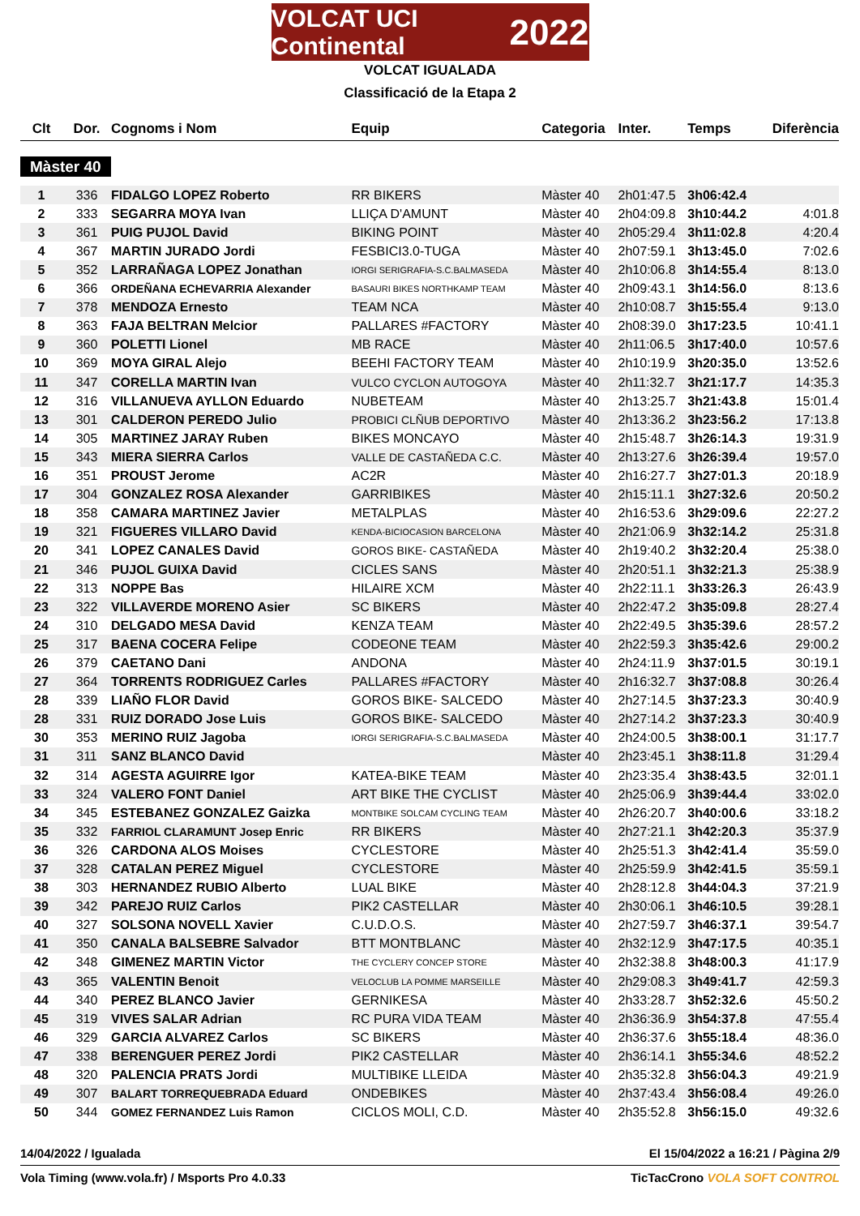VOLCAT UCI Continental 2022
VOLCAT IGUALADA
Classificació de la Etapa 2
| Clt | Dor. | Cognoms i Nom | Equip | Categoria | Inter. | Temps | Diferència |
| --- | --- | --- | --- | --- | --- | --- | --- |
| Màster 40 | | | | | | | |
| 1 | 336 | FIDALGO LOPEZ Roberto | RR BIKERS | Màster 40 | 2h01:47.5 | 3h06:42.4 | |
| 2 | 333 | SEGARRA MOYA Ivan | LLIÇA D'AMUNT | Màster 40 | 2h04:09.8 | 3h10:44.2 | 4:01.8 |
| 3 | 361 | PUIG PUJOL David | BIKING POINT | Màster 40 | 2h05:29.4 | 3h11:02.8 | 4:20.4 |
| 4 | 367 | MARTIN JURADO Jordi | FESBICI3.0-TUGA | Màster 40 | 2h07:59.1 | 3h13:45.0 | 7:02.6 |
| 5 | 352 | LARRAÑAGA LOPEZ Jonathan | IORGI SERIGRAFIA-S.C.BALMASEDA | Màster 40 | 2h10:06.8 | 3h14:55.4 | 8:13.0 |
| 6 | 366 | ORDEÑANA ECHEVARRIA Alexander | BASAURI BIKES NORTHKAMP TEAM | Màster 40 | 2h09:43.1 | 3h14:56.0 | 8:13.6 |
| 7 | 378 | MENDOZA Ernesto | TEAM NCA | Màster 40 | 2h10:08.7 | 3h15:55.4 | 9:13.0 |
| 8 | 363 | FAJA BELTRAN Melcior | PALLARES #FACTORY | Màster 40 | 2h08:39.0 | 3h17:23.5 | 10:41.1 |
| 9 | 360 | POLETTI Lionel | MB RACE | Màster 40 | 2h11:06.5 | 3h17:40.0 | 10:57.6 |
| 10 | 369 | MOYA GIRAL Alejo | BEEHI FACTORY TEAM | Màster 40 | 2h10:19.9 | 3h20:35.0 | 13:52.6 |
| 11 | 347 | CORELLA MARTIN Ivan | VULCO CYCLON AUTOGOYA | Màster 40 | 2h11:32.7 | 3h21:17.7 | 14:35.3 |
| 12 | 316 | VILLANUEVA AYLLON Eduardo | NUBETEAM | Màster 40 | 2h13:25.7 | 3h21:43.8 | 15:01.4 |
| 13 | 301 | CALDERON PEREDO Julio | PROBICI CLÑUB DEPORTIVO | Màster 40 | 2h13:36.2 | 3h23:56.2 | 17:13.8 |
| 14 | 305 | MARTINEZ JARAY Ruben | BIKES MONCAYO | Màster 40 | 2h15:48.7 | 3h26:14.3 | 19:31.9 |
| 15 | 343 | MIERA SIERRA Carlos | VALLE DE CASTAÑEDA C.C. | Màster 40 | 2h13:27.6 | 3h26:39.4 | 19:57.0 |
| 16 | 351 | PROUST Jerome | AC2R | Màster 40 | 2h16:27.7 | 3h27:01.3 | 20:18.9 |
| 17 | 304 | GONZALEZ ROSA Alexander | GARRIBIKES | Màster 40 | 2h15:11.1 | 3h27:32.6 | 20:50.2 |
| 18 | 358 | CAMARA MARTINEZ Javier | METALPLAS | Màster 40 | 2h16:53.6 | 3h29:09.6 | 22:27.2 |
| 19 | 321 | FIGUERES VILLARO David | KENDA-BICIOCASION BARCELONA | Màster 40 | 2h21:06.9 | 3h32:14.2 | 25:31.8 |
| 20 | 341 | LOPEZ CANALES David | GOROS BIKE- CASTAÑEDA | Màster 40 | 2h19:40.2 | 3h32:20.4 | 25:38.0 |
| 21 | 346 | PUJOL GUIXA David | CICLES SANS | Màster 40 | 2h20:51.1 | 3h32:21.3 | 25:38.9 |
| 22 | 313 | NOPPE Bas | HILAIRE XCM | Màster 40 | 2h22:11.1 | 3h33:26.3 | 26:43.9 |
| 23 | 322 | VILLAVERDE MORENO Asier | SC BIKERS | Màster 40 | 2h22:47.2 | 3h35:09.8 | 28:27.4 |
| 24 | 310 | DELGADO MESA David | KENZA TEAM | Màster 40 | 2h22:49.5 | 3h35:39.6 | 28:57.2 |
| 25 | 317 | BAENA COCERA Felipe | CODEONE TEAM | Màster 40 | 2h22:59.3 | 3h35:42.6 | 29:00.2 |
| 26 | 379 | CAETANO Dani | ANDONA | Màster 40 | 2h24:11.9 | 3h37:01.5 | 30:19.1 |
| 27 | 364 | TORRENTS RODRIGUEZ Carles | PALLARES #FACTORY | Màster 40 | 2h16:32.7 | 3h37:08.8 | 30:26.4 |
| 28 | 339 | LIAÑO FLOR David | GOROS BIKE- SALCEDO | Màster 40 | 2h27:14.5 | 3h37:23.3 | 30:40.9 |
| 28 | 331 | RUIZ DORADO Jose Luis | GOROS BIKE- SALCEDO | Màster 40 | 2h27:14.2 | 3h37:23.3 | 30:40.9 |
| 30 | 353 | MERINO RUIZ Jagoba | IORGI SERIGRAFIA-S.C.BALMASEDA | Màster 40 | 2h24:00.5 | 3h38:00.1 | 31:17.7 |
| 31 | 311 | SANZ BLANCO David | | Màster 40 | 2h23:45.1 | 3h38:11.8 | 31:29.4 |
| 32 | 314 | AGESTA AGUIRRE Igor | KATEA-BIKE TEAM | Màster 40 | 2h23:35.4 | 3h38:43.5 | 32:01.1 |
| 33 | 324 | VALERO FONT Daniel | ART BIKE THE CYCLIST | Màster 40 | 2h25:06.9 | 3h39:44.4 | 33:02.0 |
| 34 | 345 | ESTEBANEZ GONZALEZ Gaizka | MONTBIKE SOLCAM CYCLING TEAM | Màster 40 | 2h26:20.7 | 3h40:00.6 | 33:18.2 |
| 35 | 332 | FARRIOL CLARAMUNT Josep Enric | RR BIKERS | Màster 40 | 2h27:21.1 | 3h42:20.3 | 35:37.9 |
| 36 | 326 | CARDONA ALOS Moises | CYCLESTORE | Màster 40 | 2h25:51.3 | 3h42:41.4 | 35:59.0 |
| 37 | 328 | CATALAN PEREZ Miguel | CYCLESTORE | Màster 40 | 2h25:59.9 | 3h42:41.5 | 35:59.1 |
| 38 | 303 | HERNANDEZ RUBIO Alberto | LUAL BIKE | Màster 40 | 2h28:12.8 | 3h44:04.3 | 37:21.9 |
| 39 | 342 | PAREJO RUIZ Carlos | PIK2 CASTELLAR | Màster 40 | 2h30:06.1 | 3h46:10.5 | 39:28.1 |
| 40 | 327 | SOLSONA NOVELL Xavier | C.U.D.O.S. | Màster 40 | 2h27:59.7 | 3h46:37.1 | 39:54.7 |
| 41 | 350 | CANALA BALSEBRE Salvador | BTT MONTBLANC | Màster 40 | 2h32:12.9 | 3h47:17.5 | 40:35.1 |
| 42 | 348 | GIMENEZ MARTIN Victor | THE CYCLERY CONCEP STORE | Màster 40 | 2h32:38.8 | 3h48:00.3 | 41:17.9 |
| 43 | 365 | VALENTIN Benoit | VELOCLUB LA POMME MARSEILLE | Màster 40 | 2h29:08.3 | 3h49:41.7 | 42:59.3 |
| 44 | 340 | PEREZ BLANCO Javier | GERNIKESA | Màster 40 | 2h33:28.7 | 3h52:32.6 | 45:50.2 |
| 45 | 319 | VIVES SALAR Adrian | RC PURA VIDA TEAM | Màster 40 | 2h36:36.9 | 3h54:37.8 | 47:55.4 |
| 46 | 329 | GARCIA ALVAREZ Carlos | SC BIKERS | Màster 40 | 2h36:37.6 | 3h55:18.4 | 48:36.0 |
| 47 | 338 | BERENGUER PEREZ Jordi | PIK2 CASTELLAR | Màster 40 | 2h36:14.1 | 3h55:34.6 | 48:52.2 |
| 48 | 320 | PALENCIA PRATS Jordi | MULTIBIKE LLEIDA | Màster 40 | 2h35:32.8 | 3h56:04.3 | 49:21.9 |
| 49 | 307 | BALART TORREQUEBRADA Eduard | ONDEBIKES | Màster 40 | 2h37:43.4 | 3h56:08.4 | 49:26.0 |
| 50 | 344 | GOMEZ FERNANDEZ Luis Ramon | CICLOS MOLI, C.D. | Màster 40 | 2h35:52.8 | 3h56:15.0 | 49:32.6 |
14/04/2022 / Igualada El 15/04/2022 a 16:21 / Pàgina 2/9
Vola Timing (www.vola.fr) / Msports Pro 4.0.33 TicTacCrono VOLA SOFT CONTROL